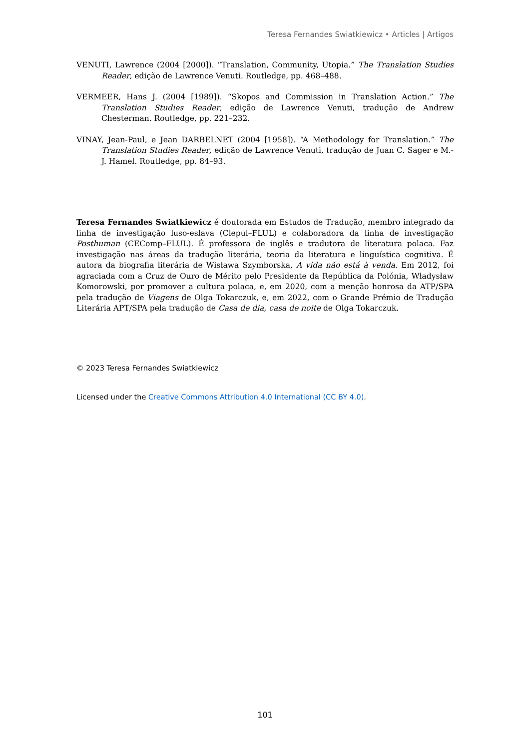Teresa Fernandes Swiatkiewicz • Articles | Artigos
VENUTI, Lawrence (2004 [2000]). “Translation, Community, Utopia.” The Translation Studies Reader, edição de Lawrence Venuti. Routledge, pp. 468–488.
VERMEER, Hans J. (2004 [1989]). “Skopos and Commission in Translation Action.” The Translation Studies Reader, edição de Lawrence Venuti, tradução de Andrew Chesterman. Routledge, pp. 221–232.
VINAY, Jean-Paul, e Jean DARBELNET (2004 [1958]). “A Methodology for Translation.” The Translation Studies Reader, edição de Lawrence Venuti, tradução de Juan C. Sager e M.-J. Hamel. Routledge, pp. 84–93.
Teresa Fernandes Swiatkiewicz é doutorada em Estudos de Tradução, membro integrado da linha de investigação luso-eslava (Clepul–FLUL) e colaboradora da linha de investigação Posthuman (CEComp–FLUL). É professora de inglês e tradutora de literatura polaca. Faz investigação nas áreas da tradução literária, teoria da literatura e linguística cognitiva. É autora da biografia literária de Wisława Szymborska, A vida não está à venda. Em 2012, foi agraciada com a Cruz de Ouro de Mérito pelo Presidente da República da Polónia, Władysław Komorowski, por promover a cultura polaca, e, em 2020, com a menção honrosa da ATP/SPA pela tradução de Viagens de Olga Tokarczuk, e, em 2022, com o Grande Prémio de Tradução Literária APT/SPA pela tradução de Casa de dia, casa de noite de Olga Tokarczuk.
© 2023 Teresa Fernandes Swiatkiewicz
Licensed under the Creative Commons Attribution 4.0 International (CC BY 4.0).
101